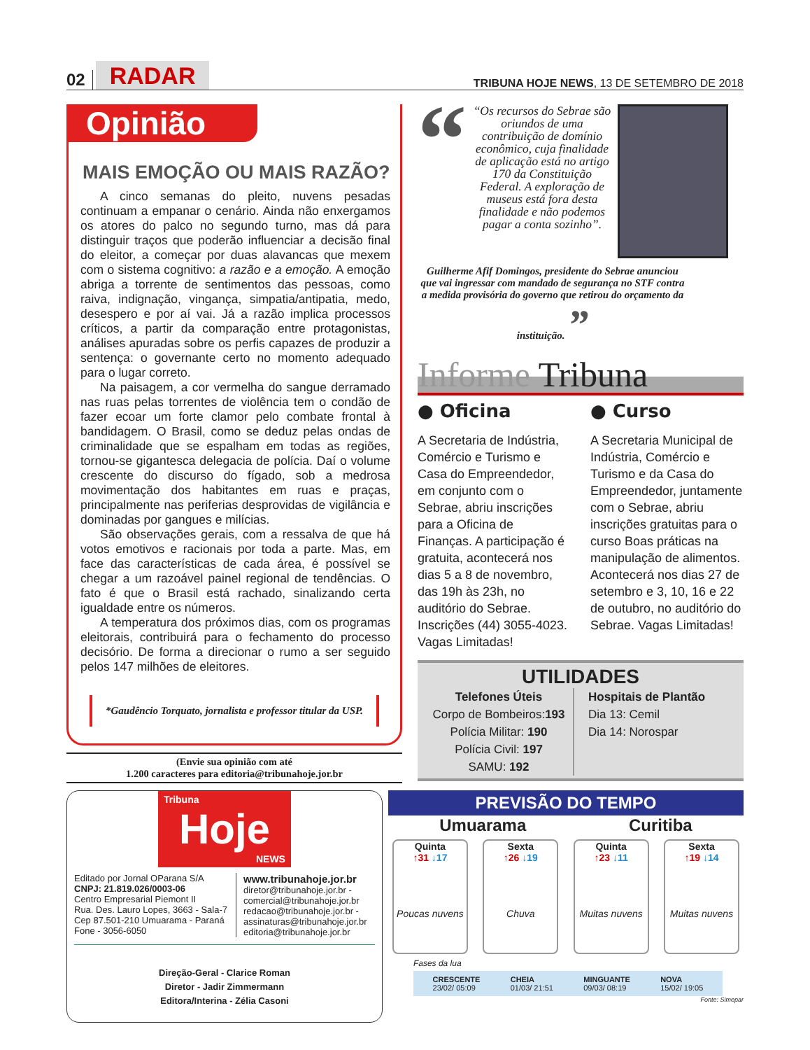02 RADAR
TRIBUNA HOJE NEWS, 13 DE SETEMBRO DE 2018
Opinião
MAIS EMOÇÃO OU MAIS RAZÃO?
A cinco semanas do pleito, nuvens pesadas continuam a empanar o cenário. Ainda não enxergamos os atores do palco no segundo turno, mas dá para distinguir traços que poderão influenciar a decisão final do eleitor, a começar por duas alavancas que mexem com o sistema cognitivo: a razão e a emoção. A emoção abriga a torrente de sentimentos das pessoas, como raiva, indignação, vingança, simpatia/antipatia, medo, desespero e por aí vai. Já a razão implica processos críticos, a partir da comparação entre protagonistas, análises apuradas sobre os perfis capazes de produzir a sentença: o governante certo no momento adequado para o lugar correto.
Na paisagem, a cor vermelha do sangue derramado nas ruas pelas torrentes de violência tem o condão de fazer ecoar um forte clamor pelo combate frontal à bandidagem. O Brasil, como se deduz pelas ondas de criminalidade que se espalham em todas as regiões, tornou-se gigantesca delegacia de polícia. Daí o volume crescente do discurso do fígado, sob a medrosa movimentação dos habitantes em ruas e praças, principalmente nas periferias desprovidas de vigilância e dominadas por gangues e milícias.
São observações gerais, com a ressalva de que há votos emotivos e racionais por toda a parte. Mas, em face das características de cada área, é possível se chegar a um razoável painel regional de tendências. O fato é que o Brasil está rachado, sinalizando certa igualdade entre os números.
A temperatura dos próximos dias, com os programas eleitorais, contribuirá para o fechamento do processo decisório. De forma a direcionar o rumo a ser seguido pelos 147 milhões de eleitores.
*Gaudêncio Torquato, jornalista e professor titular da USP.
(Envie sua opinião com até
1.200 caracteres para editoria@tribunahoje.jor.br
“
“Os recursos do Sebrae são oriundos de uma contribuição de domínio econômico, cuja finalidade de aplicação está no artigo 170 da Constituição Federal. A exploração de museus está fora desta finalidade e não podemos pagar a conta sozinho”.
Guilherme Afif Domingos, presidente do Sebrae anunciou que vai ingressar com mandado de segurança no STF contra a medida provisória do governo que retirou do orçamento da instituição. ”
Informe Tribuna
● Oficina
A Secretaria de Indústria, Comércio e Turismo e Casa do Empreendedor, em conjunto com o Sebrae, abriu inscrições para a Oficina de Finanças. A participação é gratuita, acontecerá nos dias 5 a 8 de novembro, das 19h às 23h, no auditório do Sebrae. Inscrições (44) 3055-4023. Vagas Limitadas!
● Curso
A Secretaria Municipal de Indústria, Comércio e Turismo e da Casa do Empreendedor, juntamente com o Sebrae, abriu inscrições gratuitas para o curso Boas práticas na manipulação de alimentos. Acontecerá nos dias 27 de setembro e 3, 10, 16 e 22 de outubro, no auditório do Sebrae. Vagas Limitadas!
UTILIDADES
Telefones Úteis
Corpo de Bombeiros:193
Polícia Militar: 190
Polícia Civil: 197
SAMU: 192
Hospitais de Plantão
Dia 13: Cemil
Dia 14: Norospar
Tribuna
Hoje
NEWS
Editado por Jornal OParana S/A
CNPJ: 21.819.026/0003-06
Centro Empresarial Piemont II
Rua. Des. Lauro Lopes, 3663 - Sala-7
Cep 87.501-210 Umuarama - Paraná
Fone - 3056-6050
www.tribunahoje.jor.br
diretor@tribunahoje.jor.br -
comercial@tribunahoje.jor.br
redacao@tribunahoje.jor.br -
assinaturas@tribunahoje.jor.br
editoria@tribunahoje.jor.br
Direção-Geral - Clarice Roman
Diretor - Jadir Zimmermann
Editora/Interina - Zélia Casoni
PREVISÃO DO TEMPO
Umuarama Curitiba
Quinta
↑31 ↓17
Poucas nuvens
Sexta
↑26 ↓19
Chuva
Quinta
↑23 ↓11
Muitas nuvens
Sexta
↑19 ↓14
Muitas nuvens
Fases da lua
CRESCENTE
23/02/ 05:09 CHEIA
01/03/ 21:51 MINGUANTE
09/03/ 08:19 NOVA
15/02/ 19:05
Fonte: Simepar